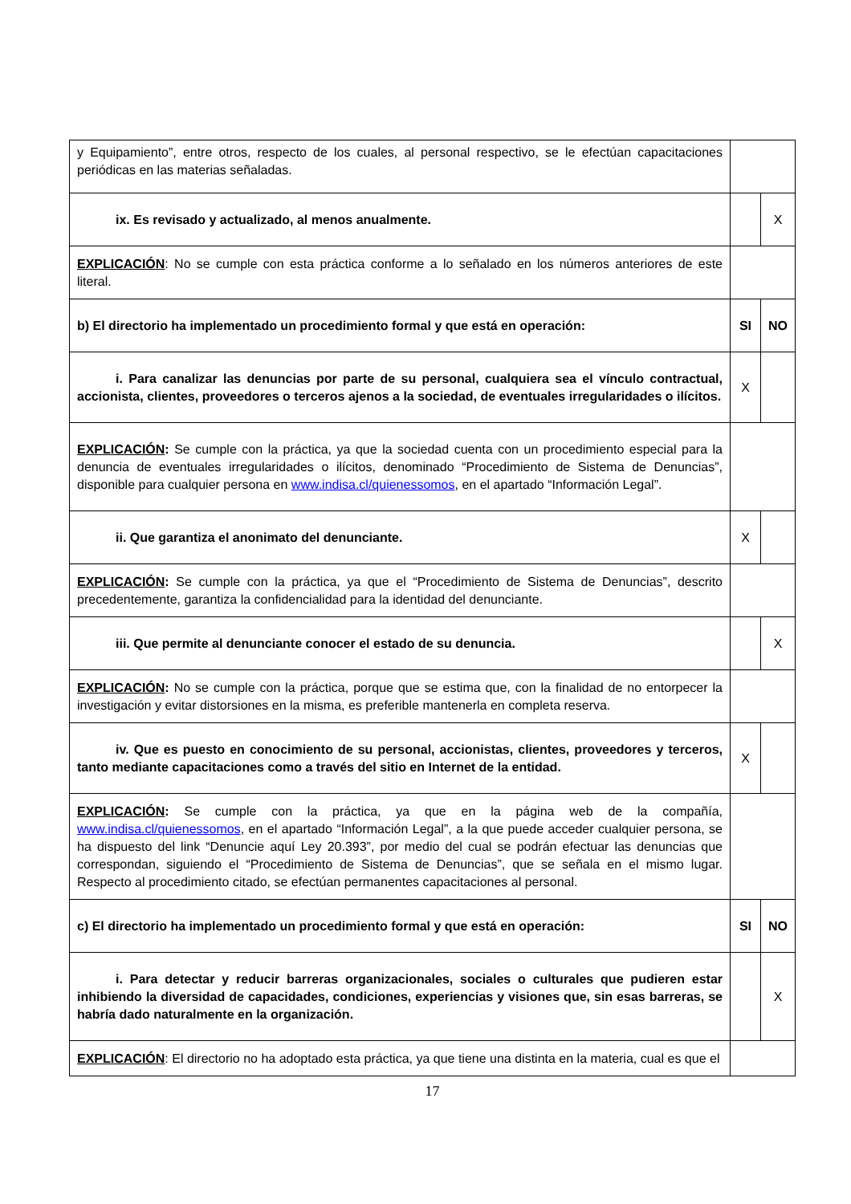| y Equipamiento”, entre otros, respecto de los cuales, al personal respectivo, se le efectúan capacitaciones periódicas en las materias señaladas. | | |
| ix. Es revisado y actualizado, al menos anualmente. | | X |
| EXPLICACIÓN : No se cumple con esta práctica conforme a lo señalado en los números anteriores de este literal. | | |
| b) El directorio ha implementado un procedimiento formal y que está en operación: | SI | NO |
| i. Para canalizar las denuncias por parte de su personal, cualquiera sea el vínculo contractual, accionista, clientes, proveedores o terceros ajenos a la sociedad, de eventuales irregularidades o ilícitos. | X | |
| EXPLICACIÓN : Se cumple con la práctica, ya que la sociedad cuenta con un procedimiento especial para la denuncia de eventuales irregularidades o ilícitos, denominado “Procedimiento de Sistema de Denuncias”, disponible para cualquier persona en www.indisa.cl/quienessomos , en el apartado “Información Legal”. | | |
| ii. Que garantiza el anonimato del denunciante. | X | |
| EXPLICACIÓN : Se cumple con la práctica, ya que el “Procedimiento de Sistema de Denuncias”, descrito precedentemente, garantiza la confidencialidad para la identidad del denunciante. | | |
| iii. Que permite al denunciante conocer el estado de su denuncia. | | X |
| EXPLICACIÓN : No se cumple con la práctica, porque que se estima que, con la finalidad de no entorpecer la investigación y evitar distorsiones en la misma, es preferible mantenerla en completa reserva. | | |
| iv. Que es puesto en conocimiento de su personal, accionistas, clientes, proveedores y terceros, tanto mediante capacitaciones como a través del sitio en Internet de la entidad. | X | |
| EXPLICACIÓN : Se cumple con la práctica, ya que en la página web de la compañía, www.indisa.cl/quienessomos , en el apartado “Información Legal”, a la que puede acceder cualquier persona, se ha dispuesto del link “Denuncie aquí Ley 20.393”, por medio del cual se podrán efectuar las denuncias que correspondan, siguiendo el “Procedimiento de Sistema de Denuncias”, que se señala en el mismo lugar. Respecto al procedimiento citado, se efectúan permanentes capacitaciones al personal. | | |
| c) El directorio ha implementado un procedimiento formal y que está en operación: | SI | NO |
| i. Para detectar y reducir barreras organizacionales, sociales o culturales que pudieren estar inhibiendo la diversidad de capacidades, condiciones, experiencias y visiones que, sin esas barreras, se habría dado naturalmente en la organización. | | X |
| EXPLICACIÓN : El directorio no ha adoptado esta práctica, ya que tiene una distinta en la materia, cual es que el | | |
17